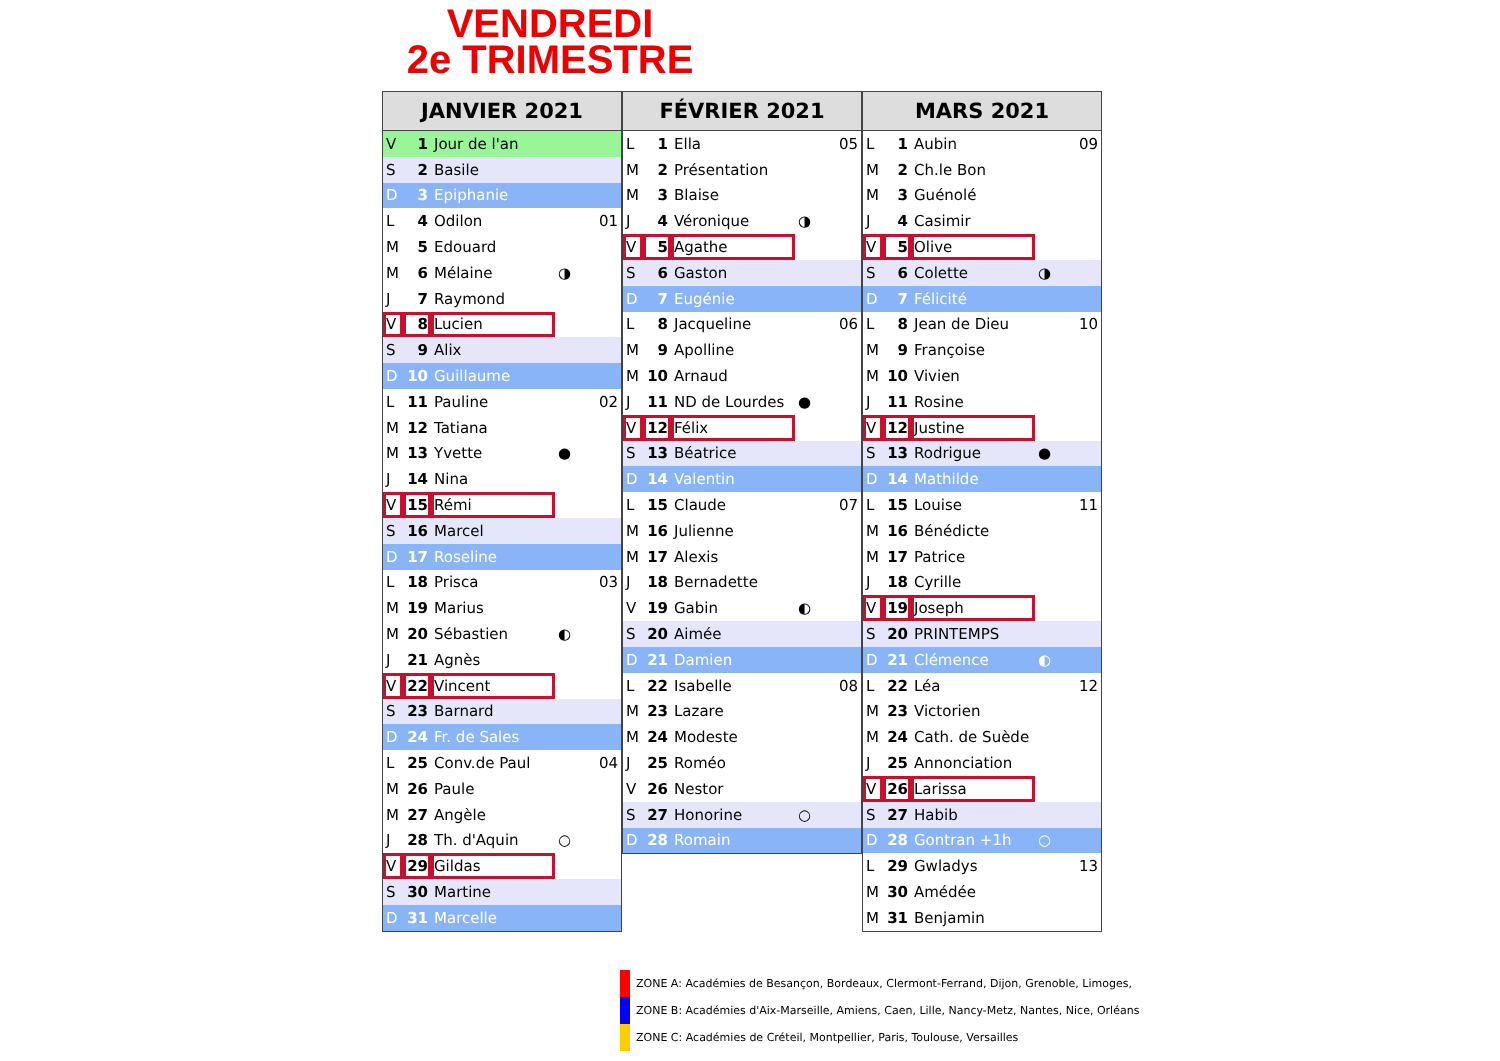VENDREDI
2e TRIMESTRE
| JANVIER 2021 | | | |
| --- | --- | --- | --- |
| V | 1 | Jour de l'an | |
| S | 2 | Basile | |
| D | 3 | Epiphanie | |
| L | 4 | Odilon | 01 |
| M | 5 | Edouard | |
| M | 6 | Mélaine | ◑ |
| J | 7 | Raymond | |
| V | 8 | Lucien | |
| S | 9 | Alix | |
| D | 10 | Guillaume | |
| L | 11 | Pauline | 02 |
| M | 12 | Tatiana | |
| M | 13 | Yvette | ● |
| J | 14 | Nina | |
| V | 15 | Rémi | |
| S | 16 | Marcel | |
| D | 17 | Roseline | |
| L | 18 | Prisca | 03 |
| M | 19 | Marius | |
| M | 20 | Sébastien | ◐ |
| J | 21 | Agnès | |
| V | 22 | Vincent | |
| S | 23 | Barnard | |
| D | 24 | Fr. de Sales | |
| L | 25 | Conv.de Paul | 04 |
| M | 26 | Paule | |
| M | 27 | Angèle | |
| J | 28 | Th. d'Aquin | ○ |
| V | 29 | Gildas | |
| S | 30 | Martine | |
| D | 31 | Marcelle | |
| FÉVRIER 2021 | | | |
| --- | --- | --- | --- |
| L | 1 | Ella | 05 |
| M | 2 | Présentation | |
| M | 3 | Blaise | |
| J | 4 | Véronique | ◑ |
| V | 5 | Agathe | |
| S | 6 | Gaston | |
| D | 7 | Eugénie | |
| L | 8 | Jacqueline | 06 |
| M | 9 | Apolline | |
| M | 10 | Arnaud | |
| J | 11 | ND de Lourdes | ● |
| V | 12 | Félix | |
| S | 13 | Béatrice | |
| D | 14 | Valentin | |
| L | 15 | Claude | 07 |
| M | 16 | Julienne | |
| M | 17 | Alexis | |
| J | 18 | Bernadette | |
| V | 19 | Gabin | ◐ |
| S | 20 | Aimée | |
| D | 21 | Damien | |
| L | 22 | Isabelle | 08 |
| M | 23 | Lazare | |
| M | 24 | Modeste | |
| J | 25 | Roméo | |
| V | 26 | Nestor | |
| S | 27 | Honorine | ○ |
| D | 28 | Romain | |
| MARS 2021 | | | |
| --- | --- | --- | --- |
| L | 1 | Aubin | 09 |
| M | 2 | Ch.le Bon | |
| M | 3 | Guénolé | |
| J | 4 | Casimir | |
| V | 5 | Olive | |
| S | 6 | Colette | ◑ |
| D | 7 | Félicité | |
| L | 8 | Jean de Dieu | 10 |
| M | 9 | Françoise | |
| M | 10 | Vivien | |
| J | 11 | Rosine | |
| V | 12 | Justine | |
| S | 13 | Rodrigue | ● |
| D | 14 | Mathilde | |
| L | 15 | Louise | 11 |
| M | 16 | Bénédicte | |
| M | 17 | Patrice | |
| J | 18 | Cyrille | |
| V | 19 | Joseph | |
| S | 20 | PRINTEMPS | |
| D | 21 | Clémence | ◐ |
| L | 22 | Léa | 12 |
| M | 23 | Victorien | |
| M | 24 | Cath. de Suède | |
| J | 25 | Annonciation | |
| V | 26 | Larissa | |
| S | 27 | Habib | |
| D | 28 | Gontran +1h | ○ |
| L | 29 | Gwladys | 13 |
| M | 30 | Amédée | |
| M | 31 | Benjamin | |
ZONE A: Académies de Besançon, Bordeaux, Clermont-Ferrand, Dijon, Grenoble, Limoges,
ZONE B: Académies d'Aix-Marseille, Amiens, Caen, Lille, Nancy-Metz, Nantes, Nice, Orléans
ZONE C: Académies de Créteil, Montpellier, Paris, Toulouse, Versailles